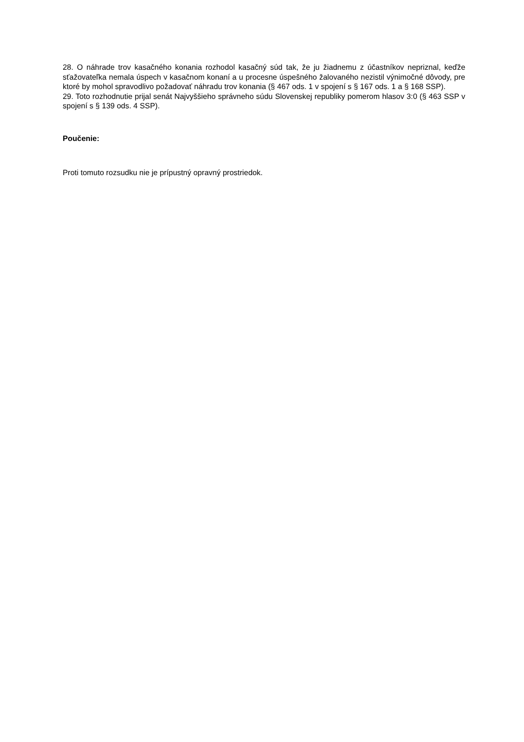28. O náhrade trov kasačného konania rozhodol kasačný súd tak, že ju žiadnemu z účastníkov nepriznal, keďže sťažovateľka nemala úspech v kasačnom konaní a u procesne úspešného žalovaného nezistil výnimočné dôvody, pre ktoré by mohol spravodlivo požadovať náhradu trov konania (§ 467 ods. 1 v spojení s § 167 ods. 1 a § 168 SSP).
29. Toto rozhodnutie prijal senát Najvyššieho správneho súdu Slovenskej republiky pomerom hlasov 3:0 (§ 463 SSP v spojení s § 139 ods. 4 SSP).
Poučenie:
Proti tomuto rozsudku nie je prípustný opravný prostriedok.